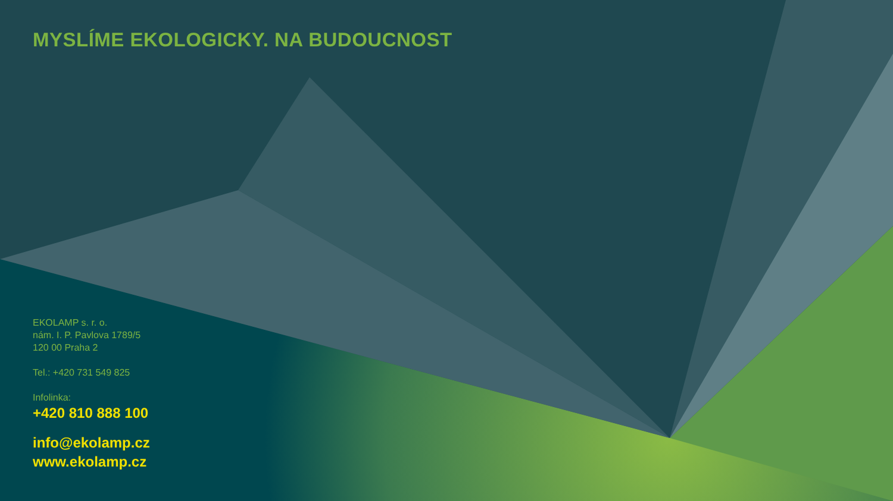MYSLÍME EKOLOGICKY. NA BUDOUCNOST
EKOLAMP s. r. o.
nám. I. P. Pavlova 1789/5
120 00 Praha 2
Tel.: +420 731 549 825
Infolinka:
+420 810 888 100
info@ekolamp.cz
www.ekolamp.cz